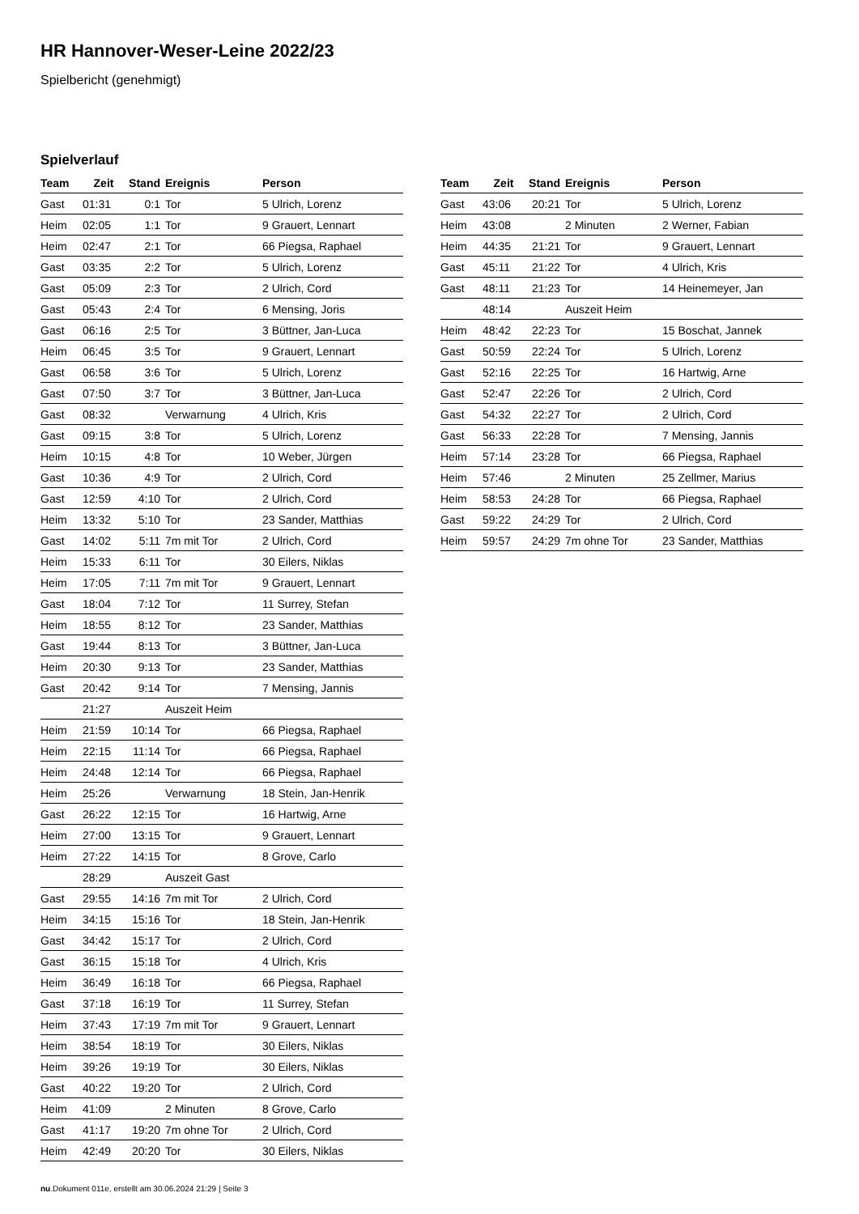HR Hannover-Weser-Leine 2022/23
Spielbericht (genehmigt)
Spielverlauf
| Team | Zeit | Stand | Ereignis | Person |
| --- | --- | --- | --- | --- |
| Gast | 01:31 | 0:1 | Tor | 5 Ulrich, Lorenz |
| Heim | 02:05 | 1:1 | Tor | 9 Grauert, Lennart |
| Heim | 02:47 | 2:1 | Tor | 66 Piegsa, Raphael |
| Gast | 03:35 | 2:2 | Tor | 5 Ulrich, Lorenz |
| Gast | 05:09 | 2:3 | Tor | 2 Ulrich, Cord |
| Gast | 05:43 | 2:4 | Tor | 6 Mensing, Joris |
| Gast | 06:16 | 2:5 | Tor | 3 Büttner, Jan-Luca |
| Heim | 06:45 | 3:5 | Tor | 9 Grauert, Lennart |
| Gast | 06:58 | 3:6 | Tor | 5 Ulrich, Lorenz |
| Gast | 07:50 | 3:7 | Tor | 3 Büttner, Jan-Luca |
| Gast | 08:32 | | Verwarnung | 4 Ulrich, Kris |
| Gast | 09:15 | 3:8 | Tor | 5 Ulrich, Lorenz |
| Heim | 10:15 | 4:8 | Tor | 10 Weber, Jürgen |
| Gast | 10:36 | 4:9 | Tor | 2 Ulrich, Cord |
| Gast | 12:59 | 4:10 | Tor | 2 Ulrich, Cord |
| Heim | 13:32 | 5:10 | Tor | 23 Sander, Matthias |
| Gast | 14:02 | 5:11 | 7m mit Tor | 2 Ulrich, Cord |
| Heim | 15:33 | 6:11 | Tor | 30 Eilers, Niklas |
| Heim | 17:05 | 7:11 | 7m mit Tor | 9 Grauert, Lennart |
| Gast | 18:04 | 7:12 | Tor | 11 Surrey, Stefan |
| Heim | 18:55 | 8:12 | Tor | 23 Sander, Matthias |
| Gast | 19:44 | 8:13 | Tor | 3 Büttner, Jan-Luca |
| Heim | 20:30 | 9:13 | Tor | 23 Sander, Matthias |
| Gast | 20:42 | 9:14 | Tor | 7 Mensing, Jannis |
| | 21:27 | | Auszeit Heim | |
| Heim | 21:59 | 10:14 | Tor | 66 Piegsa, Raphael |
| Heim | 22:15 | 11:14 | Tor | 66 Piegsa, Raphael |
| Heim | 24:48 | 12:14 | Tor | 66 Piegsa, Raphael |
| Heim | 25:26 | | Verwarnung | 18 Stein, Jan-Henrik |
| Gast | 26:22 | 12:15 | Tor | 16 Hartwig, Arne |
| Heim | 27:00 | 13:15 | Tor | 9 Grauert, Lennart |
| Heim | 27:22 | 14:15 | Tor | 8 Grove, Carlo |
| | 28:29 | | Auszeit Gast | |
| Gast | 29:55 | 14:16 | 7m mit Tor | 2 Ulrich, Cord |
| Heim | 34:15 | 15:16 | Tor | 18 Stein, Jan-Henrik |
| Gast | 34:42 | 15:17 | Tor | 2 Ulrich, Cord |
| Gast | 36:15 | 15:18 | Tor | 4 Ulrich, Kris |
| Heim | 36:49 | 16:18 | Tor | 66 Piegsa, Raphael |
| Gast | 37:18 | 16:19 | Tor | 11 Surrey, Stefan |
| Heim | 37:43 | 17:19 | 7m mit Tor | 9 Grauert, Lennart |
| Heim | 38:54 | 18:19 | Tor | 30 Eilers, Niklas |
| Heim | 39:26 | 19:19 | Tor | 30 Eilers, Niklas |
| Gast | 40:22 | 19:20 | Tor | 2 Ulrich, Cord |
| Heim | 41:09 | | 2 Minuten | 8 Grove, Carlo |
| Gast | 41:17 | 19:20 | 7m ohne Tor | 2 Ulrich, Cord |
| Heim | 42:49 | 20:20 | Tor | 30 Eilers, Niklas |
| Team | Zeit | Stand | Ereignis | Person |
| --- | --- | --- | --- | --- |
| Gast | 43:06 | 20:21 | Tor | 5 Ulrich, Lorenz |
| Heim | 43:08 | | 2 Minuten | 2 Werner, Fabian |
| Heim | 44:35 | 21:21 | Tor | 9 Grauert, Lennart |
| Gast | 45:11 | 21:22 | Tor | 4 Ulrich, Kris |
| Gast | 48:11 | 21:23 | Tor | 14 Heinemeyer, Jan |
| | 48:14 | | Auszeit Heim | |
| Heim | 48:42 | 22:23 | Tor | 15 Boschat, Jannek |
| Gast | 50:59 | 22:24 | Tor | 5 Ulrich, Lorenz |
| Gast | 52:16 | 22:25 | Tor | 16 Hartwig, Arne |
| Gast | 52:47 | 22:26 | Tor | 2 Ulrich, Cord |
| Gast | 54:32 | 22:27 | Tor | 2 Ulrich, Cord |
| Gast | 56:33 | 22:28 | Tor | 7 Mensing, Jannis |
| Heim | 57:14 | 23:28 | Tor | 66 Piegsa, Raphael |
| Heim | 57:46 | | 2 Minuten | 25 Zellmer, Marius |
| Heim | 58:53 | 24:28 | Tor | 66 Piegsa, Raphael |
| Gast | 59:22 | 24:29 | Tor | 2 Ulrich, Cord |
| Heim | 59:57 | 24:29 | 7m ohne Tor | 23 Sander, Matthias |
nu.Dokument 011e, erstellt am 30.06.2024 21:29 | Seite 3